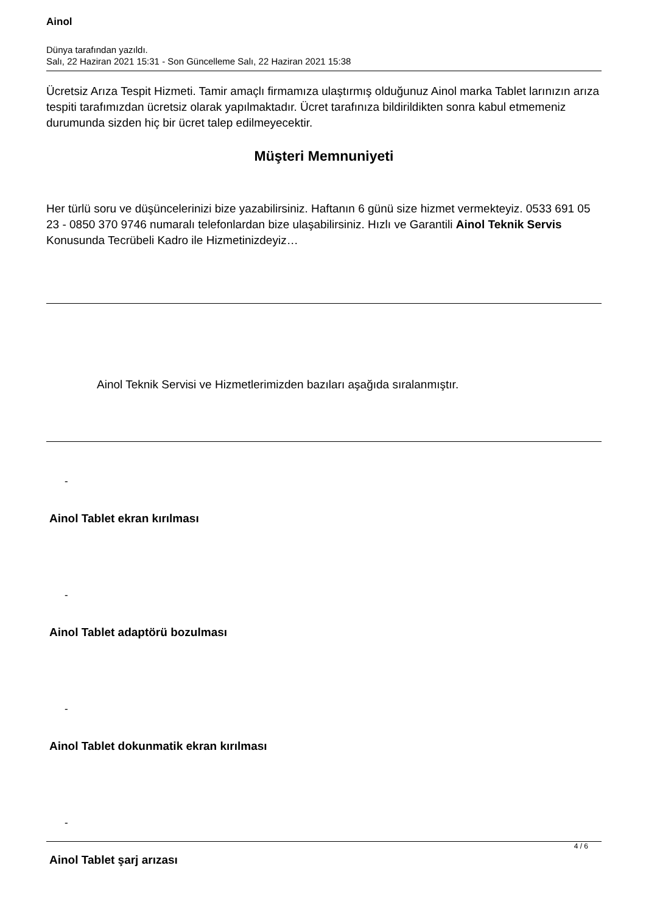Ainol
Dünya tarafından yazıldı.
Salı, 22 Haziran 2021 15:31 - Son Güncelleme Salı, 22 Haziran 2021 15:38
Ücretsiz Arıza Tespit Hizmeti. Tamir amaçlı firmamıza ulaştırmış olduğunuz Ainol marka Tablet larınızın arıza tespiti tarafımızdan ücretsiz olarak yapılmaktadır. Ücret tarafınıza bildirildikten sonra kabul etmemeniz durumunda sizden hiç bir ücret talep edilmeyecektir.
Müşteri Memnuniyeti
Her türlü soru ve düşüncelerinizi bize yazabilirsiniz. Haftanın 6 günü size hizmet vermekteyiz. 0533 691 05 23 - 0850 370 9746 numaralı telefonlardan bize ulaşabilirsiniz. Hızlı ve Garantili Ainol Teknik Servis Konusunda Tecrübeli Kadro ile Hizmetinizdeyiz…
Ainol Teknik Servisi ve Hizmetlerimizden bazıları aşağıda sıralanmıştır.
-
Ainol Tablet ekran kırılması
-
Ainol Tablet adaptörü bozulması
-
Ainol Tablet dokunmatik ekran kırılması
-
Ainol Tablet şarj arızası
4 / 6